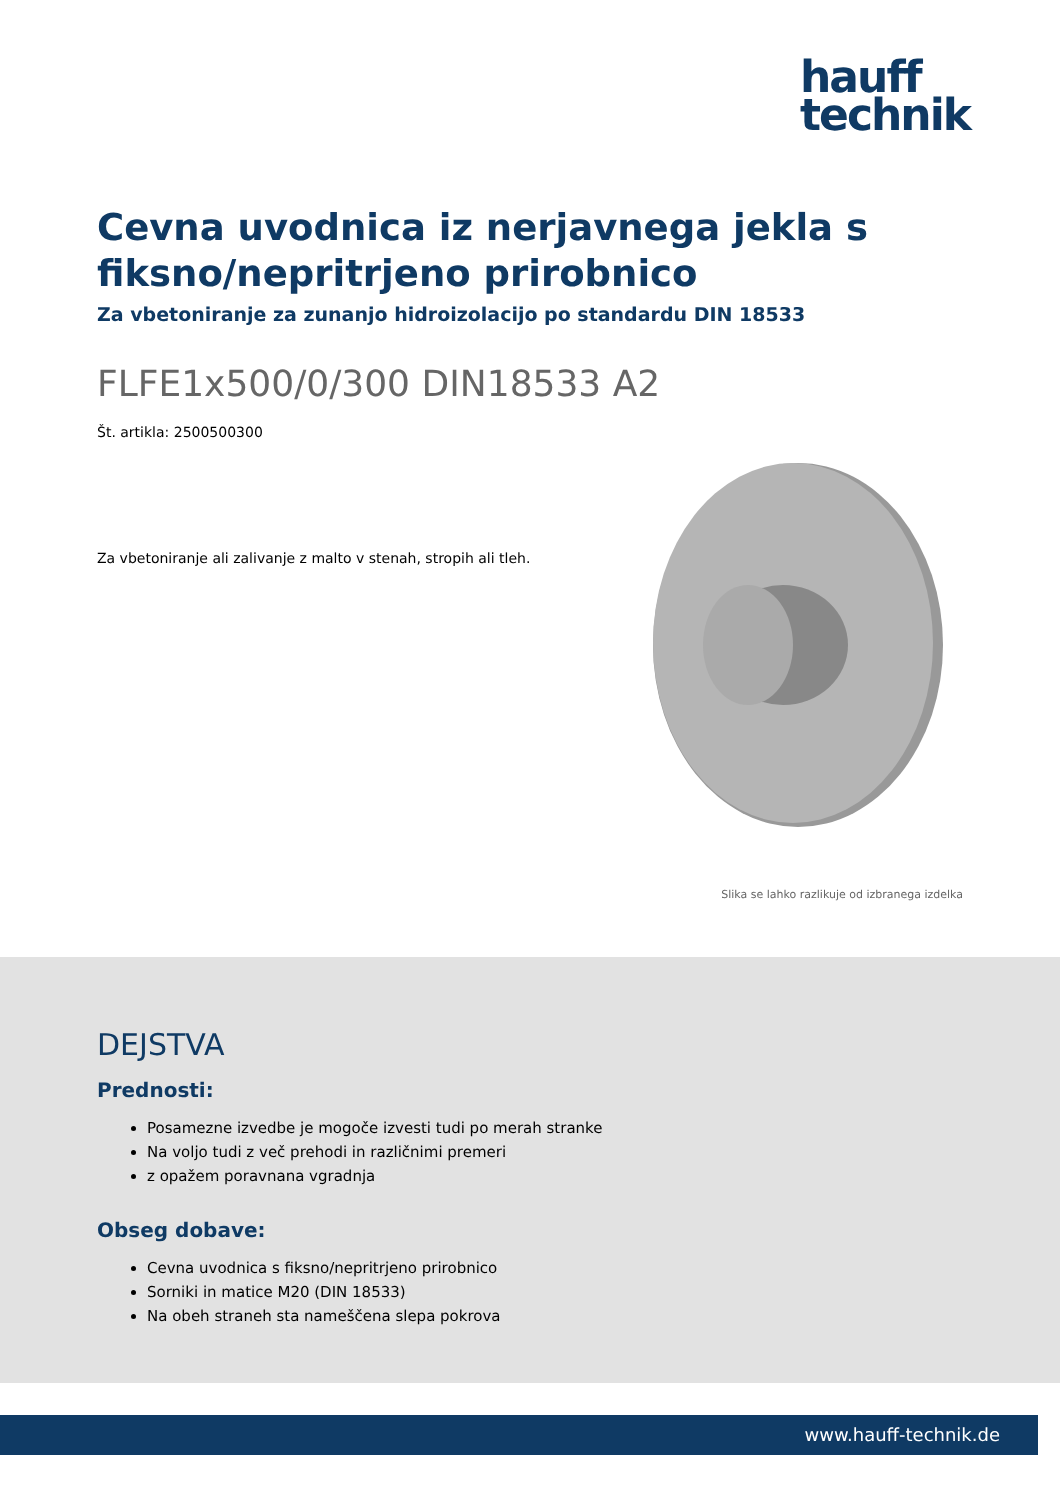hauff
technik
Cevna uvodnica iz nerjavnega jekla s fiksno/nepritrjeno prirobnico
Za vbetoniranje za zunanjo hidroizolacijo po standardu DIN 18533
FLFE1x500/0/300 DIN18533 A2
Št. artikla: 2500500300
Za vbetoniranje ali zalivanje z malto v stenah, stropih ali tleh.
Slika se lahko razlikuje od izbranega izdelka
DEJSTVA
Prednosti:
Posamezne izvedbe je mogoče izvesti tudi po merah stranke
Na voljo tudi z več prehodi in različnimi premeri
z opažem poravnana vgradnja
Obseg dobave:
Cevna uvodnica s fiksno/nepritrjeno prirobnico
Sorniki in matice M20 (DIN 18533)
Na obeh straneh sta nameščena slepa pokrova
www.hauff-technik.de